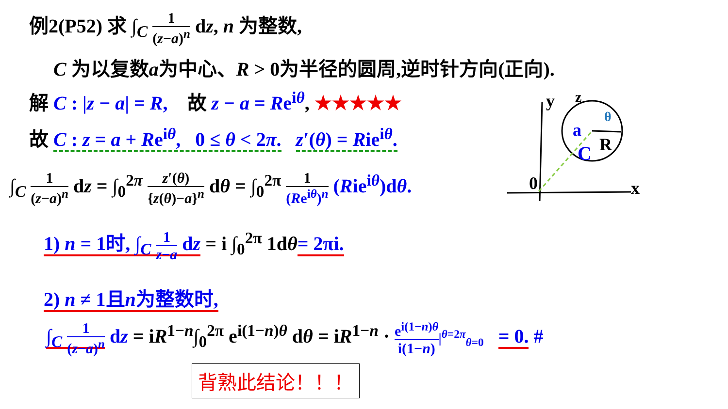例2(P52) 求 ∫<sub>C</sub> 1 (z−a)<sup>n</sup> dz, n 为整数,
C 为以复数a为中心、R > 0为半径的圆周,逆时针方向(正向).
解 C : |z − a| = R, 故 z − a = Re<sup>iθ</sup>, ★★★★★
故 C : z = a + Re<sup>iθ</sup>, 0 ≤ θ < 2π. z′(θ) = Rie<sup>iθ</sup>.
∫<sub>C</sub> 1 (z−a)<sup>n</sup> dz = ∫<sub>0</sub><sup>2π</sup> z′(θ) {z(θ)−a}<sup>n</sup> dθ = ∫<sub>0</sub><sup>2π</sup> 1 (Re<sup>iθ</sup>)<sup>n</sup> (Rie<sup>iθ</sup>)dθ.
x
y
0
a
R
C
z
θ
1) n = 1时, ∫<sub>C</sub> 1 z−a dz = i ∫<sub>0</sub><sup>2π</sup> 1dθ= 2πi.
2) n ≠ 1且n为整数时,
∫<sub>C</sub> 1 (z−a)<sup>n</sup> dz = iR<sup>1−n</sup>∫<sub>0</sub><sup>2π</sup> e<sup>i(1−n)θ</sup> dθ = iR<sup>1−n</sup> · e<sup>i(1−n)θ</sup> i(1−n)|<sup>θ=2π</sup><sub>θ=0</sub> = 0. #
背熟此结论！！！